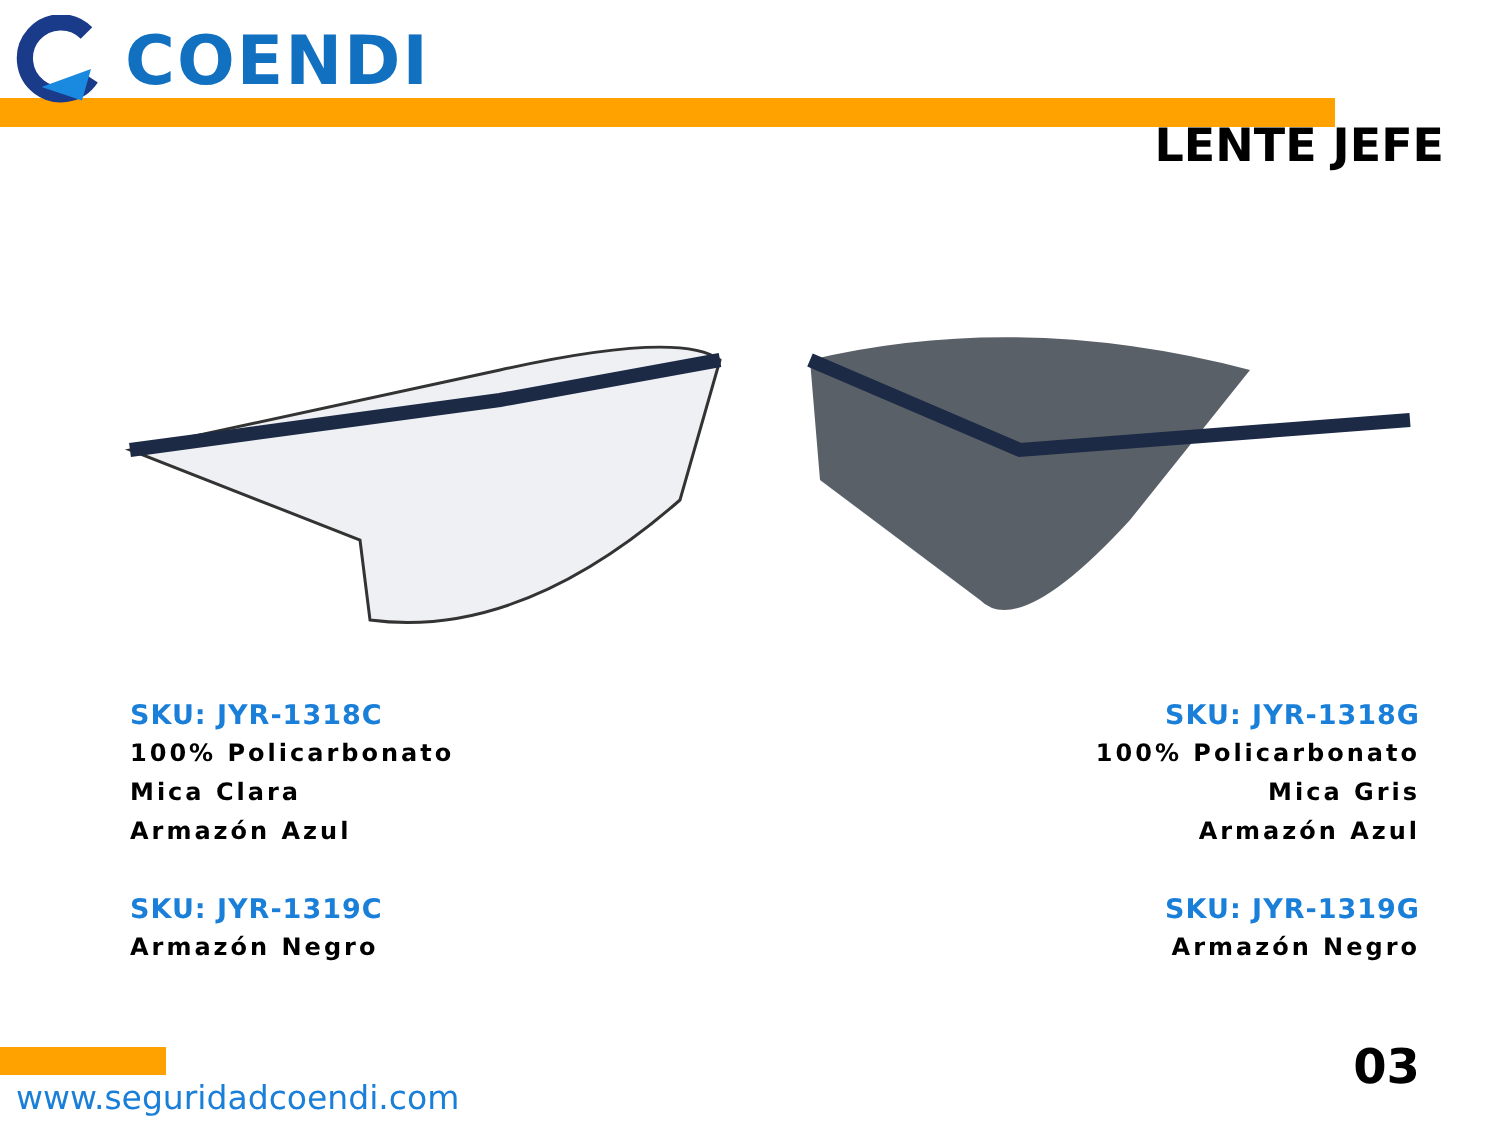COENDI
LENTE JEFE
SKU: JYR-1318C
100% Policarbonato
Mica Clara
Armazón Azul
SKU: JYR-1319C
Armazón Negro
SKU: JYR-1318G
100% Policarbonato
Mica Gris
Armazón Azul
SKU: JYR-1319G
Armazón Negro
www.seguridadcoendi.com
03